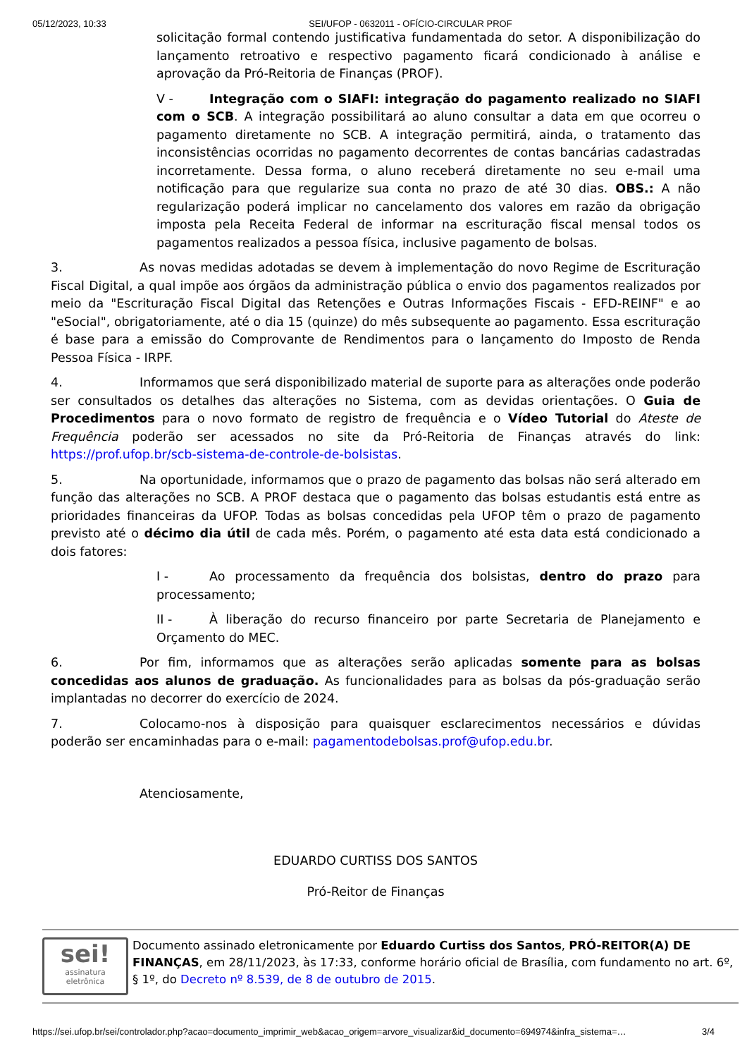05/12/2023, 10:33 SEI/UFOP - 0632011 - OFÍCIO-CIRCULAR PROF
solicitação formal contendo justificativa fundamentada do setor. A disponibilização do lançamento retroativo e respectivo pagamento ficará condicionado à análise e aprovação da Pró-Reitoria de Finanças (PROF).
V - Integração com o SIAFI: integração do pagamento realizado no SIAFI com o SCB. A integração possibilitará ao aluno consultar a data em que ocorreu o pagamento diretamente no SCB. A integração permitirá, ainda, o tratamento das inconsistências ocorridas no pagamento decorrentes de contas bancárias cadastradas incorretamente. Dessa forma, o aluno receberá diretamente no seu e-mail uma notificação para que regularize sua conta no prazo de até 30 dias. OBS.: A não regularização poderá implicar no cancelamento dos valores em razão da obrigação imposta pela Receita Federal de informar na escrituração fiscal mensal todos os pagamentos realizados a pessoa física, inclusive pagamento de bolsas.
3. As novas medidas adotadas se devem à implementação do novo Regime de Escrituração Fiscal Digital, a qual impõe aos órgãos da administração pública o envio dos pagamentos realizados por meio da "Escrituração Fiscal Digital das Retenções e Outras Informações Fiscais - EFD-REINF" e ao "eSocial", obrigatoriamente, até o dia 15 (quinze) do mês subsequente ao pagamento. Essa escrituração é base para a emissão do Comprovante de Rendimentos para o lançamento do Imposto de Renda Pessoa Física - IRPF.
4. Informamos que será disponibilizado material de suporte para as alterações onde poderão ser consultados os detalhes das alterações no Sistema, com as devidas orientações. O Guia de Procedimentos para o novo formato de registro de frequência e o Vídeo Tutorial do Ateste de Frequência poderão ser acessados no site da Pró-Reitoria de Finanças através do link: https://prof.ufop.br/scb-sistema-de-controle-de-bolsistas.
5. Na oportunidade, informamos que o prazo de pagamento das bolsas não será alterado em função das alterações no SCB. A PROF destaca que o pagamento das bolsas estudantis está entre as prioridades financeiras da UFOP. Todas as bolsas concedidas pela UFOP têm o prazo de pagamento previsto até o décimo dia útil de cada mês. Porém, o pagamento até esta data está condicionado a dois fatores:
I - Ao processamento da frequência dos bolsistas, dentro do prazo para processamento;
II - À liberação do recurso financeiro por parte Secretaria de Planejamento e Orçamento do MEC.
6. Por fim, informamos que as alterações serão aplicadas somente para as bolsas concedidas aos alunos de graduação. As funcionalidades para as bolsas da pós-graduação serão implantadas no decorrer do exercício de 2024.
7. Colocamo-nos à disposição para quaisquer esclarecimentos necessários e dúvidas poderão ser encaminhadas para o e-mail: pagamentodebolsas.prof@ufop.edu.br.
Atenciosamente,
EDUARDO CURTISS DOS SANTOS
Pró-Reitor de Finanças
sei!
assinatura
eletrônica
Documento assinado eletronicamente por Eduardo Curtiss dos Santos, PRÓ-REITOR(A) DE FINANÇAS, em 28/11/2023, às 17:33, conforme horário oficial de Brasília, com fundamento no art. 6º, § 1º, do Decreto nº 8.539, de 8 de outubro de 2015.
https://sei.ufop.br/sei/controlador.php?acao=documento_imprimir_web&acao_origem=arvore_visualizar&id_documento=694974&infra_sistema=… 3/4